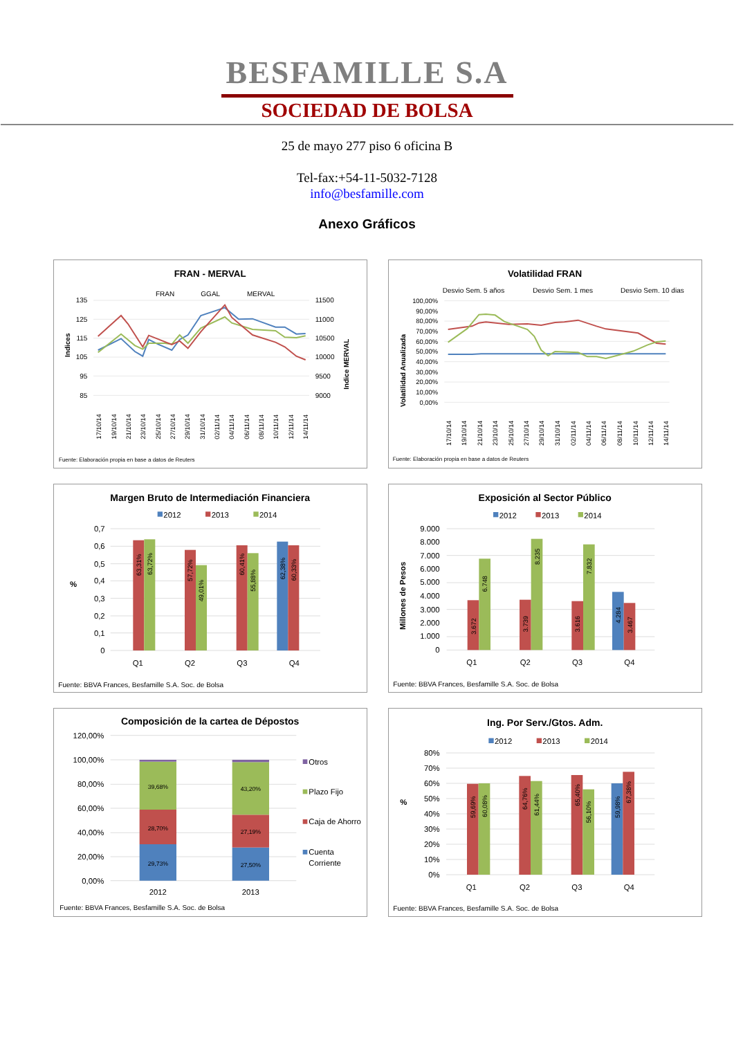BESFAMILLE S.A
SOCIEDAD DE BOLSA
25 de mayo 277 piso 6 oficina B
Tel-fax:+54-11-5032-7128
info@besfamille.com
Anexo Gráficos
FRAN - MERVAL
FRAN
GGAL
MERVAL
135
125
115
105
95
85
11500
11000
10500
10000
9500
9000
Indices
Indice MERVAL
17/10/14
19/10/14
21/10/14
23/10/14
25/10/14
27/10/14
29/10/14
31/10/14
02/11/14
04/11/14
06/11/14
08/11/14
10/11/14
12/11/14
14/11/14
Fuente: Elaboración propia en base a datos de Reuters
Volatilidad FRAN
Desvio Sem. 5 años
Desvio Sem. 1 mes
Desvio Sem. 10 dias
100,00%
90,00%
80,00%
70,00%
60,00%
50,00%
40,00%
30,00%
20,00%
10,00%
0,00%
Volatilidad Anualizada
17/10/14
19/10/14
21/10/14
23/10/14
25/10/14
27/10/14
29/10/14
31/10/14
02/11/14
04/11/14
06/11/14
08/11/14
10/11/14
12/11/14
14/11/14
Fuente: Elaboración propia en base a datos de Reuters
Margen Bruto de Intermediación Financiera
2012
2013
2014
0,7
0,6
0,5
0,4
0,3
0,2
0,1
0
%
63,31%
63,72%
57,72%
49,01%
60,41%
55,88%
62,38%
60,33%
Q1
Q2
Q3
Q4
Fuente: BBVA Frances, Besfamille S.A. Soc. de Bolsa
Exposición al Sector Público
2012
2013
2014
9.000
8.000
7.000
6.000
5.000
4.000
3.000
2.000
1.000
0
Millones de Pesos
3.672
6.748
3.739
8.235
3.616
7.832
4.284
3.467
Q1
Q2
Q3
Q4
Fuente: BBVA Frances, Besfamille S.A. Soc. de Bolsa
Composición de la cartea de Dépostos
120,00%
100,00%
80,00%
60,00%
40,00%
20,00%
0,00%
29,73%
28,70%
39,68%
27,50%
27,19%
43,20%
2012
2013
Otros
Plazo Fijo
Caja de Ahorro
Cuenta
Corriente
Fuente: BBVA Frances, Besfamille S.A. Soc. de Bolsa
Ing. Por Serv./Gtos. Adm.
2012
2013
2014
80%
70%
60%
50%
40%
30%
20%
10%
0%
%
59,69%
60,08%
64,76%
61,44%
65,40%
56,10%
59,98%
67,38%
Q1
Q2
Q3
Q4
Fuente: BBVA Frances, Besfamille S.A. Soc. de Bolsa